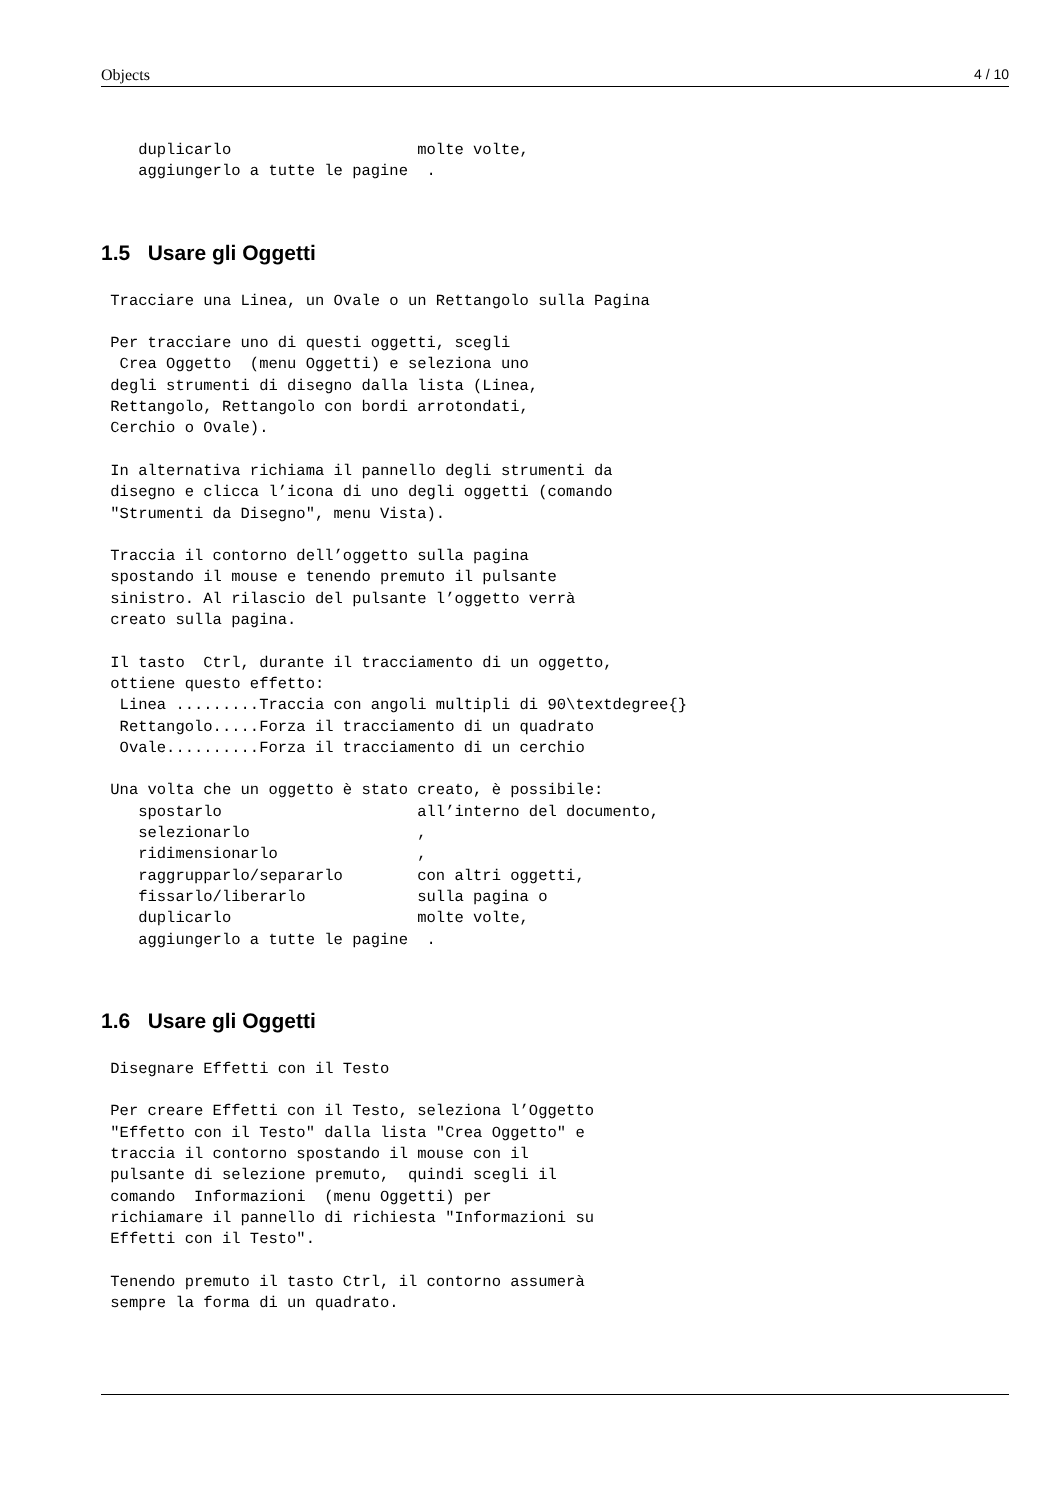Objects 4 / 10
    duplicarlo                    molte volte,
    aggiungerlo a tutte le pagine  .
1.5 Usare gli Oggetti
 Tracciare una Linea, un Ovale o un Rettangolo sulla Pagina

 Per tracciare uno di questi oggetti, scegli
  Crea Oggetto  (menu Oggetti) e seleziona uno
 degli strumenti di disegno dalla lista (Linea,
 Rettangolo, Rettangolo con bordi arrotondati,
 Cerchio o Ovale).

 In alternativa richiama il pannello degli strumenti da
 disegno e clicca l’icona di uno degli oggetti (comando
 "Strumenti da Disegno", menu Vista).

 Traccia il contorno dell’oggetto sulla pagina
 spostando il mouse e tenendo premuto il pulsante
 sinistro. Al rilascio del pulsante l’oggetto verrà
 creato sulla pagina.

 Il tasto  Ctrl, durante il tracciamento di un oggetto,
 ottiene questo effetto:
  Linea .........Traccia con angoli multipli di 90\textdegree{}
  Rettangolo.....Forza il tracciamento di un quadrato
  Ovale..........Forza il tracciamento di un cerchio

 Una volta che un oggetto è stato creato, è possibile:
    spostarlo                     all’interno del documento,
    selezionarlo                  ,
    ridimensionarlo               ,
    raggrupparlo/separarlo        con altri oggetti,
    fissarlo/liberarlo            sulla pagina o
    duplicarlo                    molte volte,
    aggiungerlo a tutte le pagine  .
1.6 Usare gli Oggetti
 Disegnare Effetti con il Testo

 Per creare Effetti con il Testo, seleziona l’Oggetto
 "Effetto con il Testo" dalla lista "Crea Oggetto" e
 traccia il contorno spostando il mouse con il
 pulsante di selezione premuto,  quindi scegli il
 comando  Informazioni  (menu Oggetti) per
 richiamare il pannello di richiesta "Informazioni su
 Effetti con il Testo".

 Tenendo premuto il tasto Ctrl, il contorno assumerà
 sempre la forma di un quadrato.